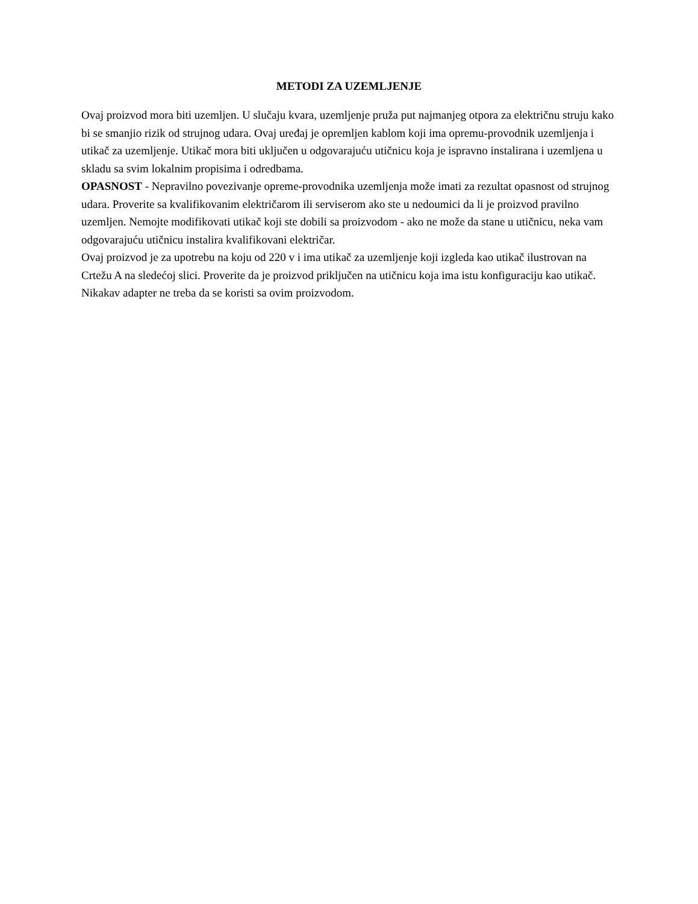METODI ZA UZEMLJENJE
Ovaj proizvod mora biti uzemljen. U slučaju kvara, uzemljenje pruža put najmanjeg otpora za električnu struju kako bi se smanjio rizik od strujnog udara. Ovaj uređaj je opremljen kablom koji ima opremu-provodnik uzemljenja i utikač za uzemljenje. Utikač mora biti uključen u odgovarajuću utičnicu koja je ispravno instalirana i uzemljena u skladu sa svim lokalnim propisima i odredbama.
OPASNOST - Nepravilno povezivanje opreme-provodnika uzemljenja može imati za rezultat opasnost od strujnog udara. Proverite sa kvalifikovanim električarom ili serviserom ako ste u nedoumici da li je proizvod pravilno uzemljen. Nemojte modifikovati utikač koji ste dobili sa proizvodom - ako ne može da stane u utičnicu, neka vam odgovarajuću utičnicu instalira kvalifikovani električar.
Ovaj proizvod je za upotrebu na koju od 220 v i ima utikač za uzemljenje koji izgleda kao utikač ilustrovan na Crtežu A na sledećoj slici. Proverite da je proizvod priključen na utičnicu koja ima istu konfiguraciju kao utikač. Nikakav adapter ne treba da se koristi sa ovim proizvodom.